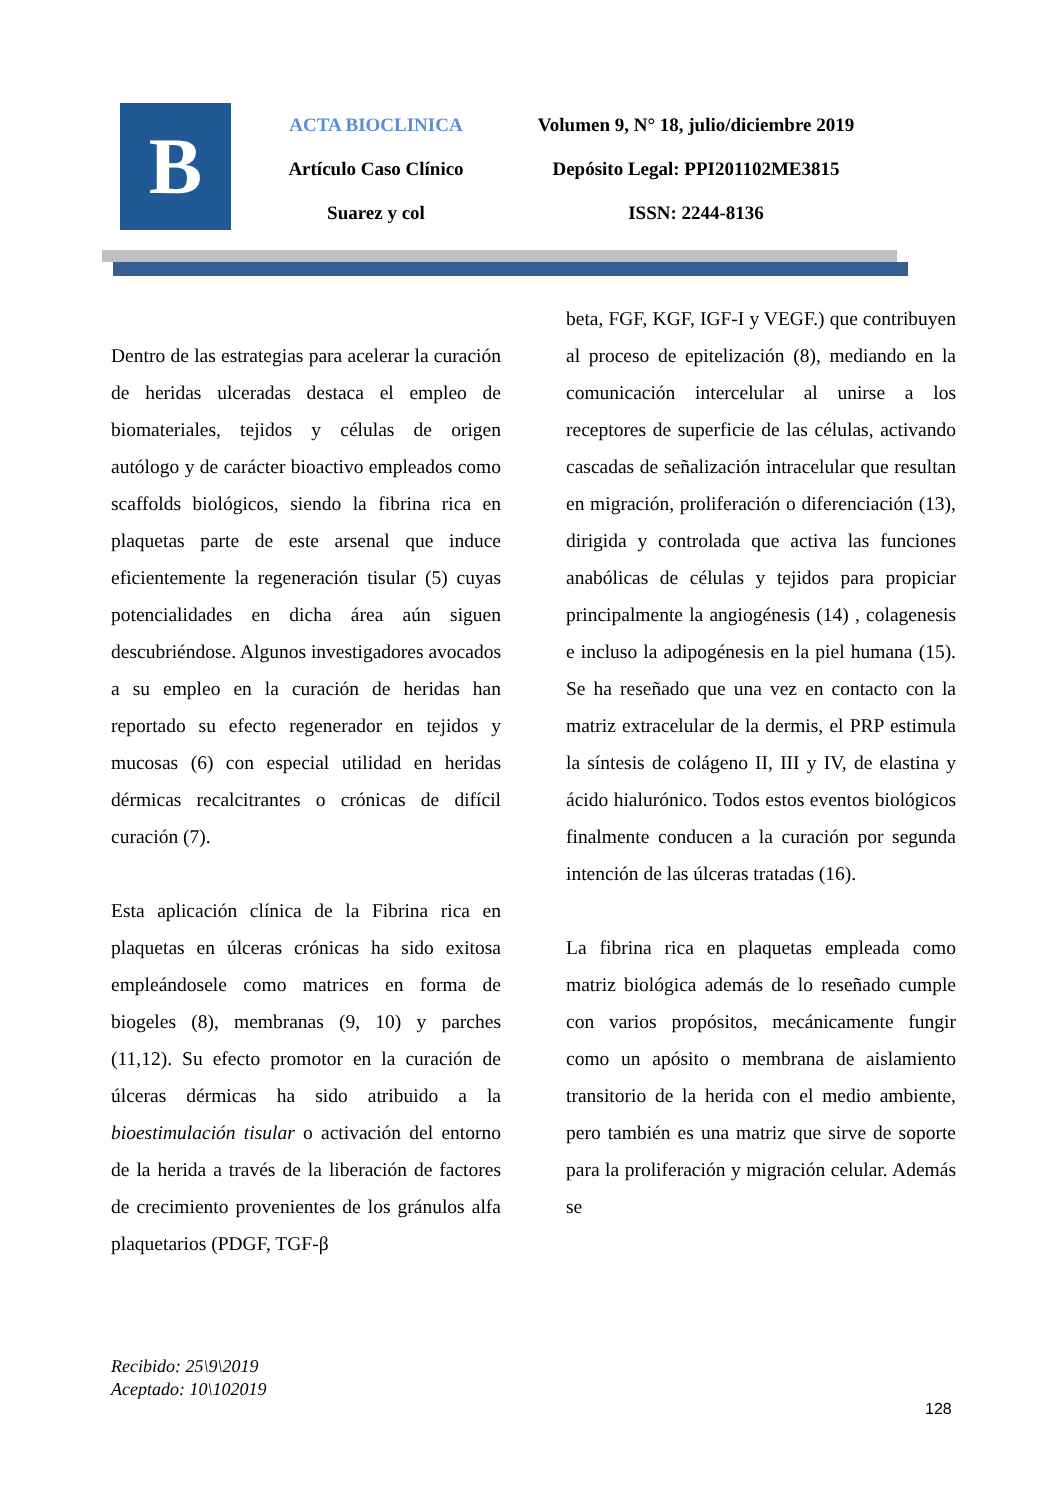B
ACTA BIOCLINICA
Artículo Caso Clínico
Suarez y col
Volumen 9, N° 18, julio/diciembre 2019
Depósito Legal: PPI201102ME3815
ISSN: 2244-8136
Dentro de las estrategias para acelerar la curación de heridas ulceradas destaca el empleo de biomateriales, tejidos y células de origen autólogo y de carácter bioactivo empleados como scaffolds biológicos, siendo la fibrina rica en plaquetas parte de este arsenal que induce eficientemente la regeneración tisular (5) cuyas potencialidades en dicha área aún siguen descubriéndose. Algunos investigadores avocados a su empleo en la curación de heridas han reportado su efecto regenerador en tejidos y mucosas (6) con especial utilidad en heridas dérmicas recalcitrantes o crónicas de difícil curación (7).
Esta aplicación clínica de la Fibrina rica en plaquetas en úlceras crónicas ha sido exitosa empleándosele como matrices en forma de biogeles (8), membranas (9, 10) y parches (11,12). Su efecto promotor en la curación de úlceras dérmicas ha sido atribuido a la bioestimulación tisular o activación del entorno de la herida a través de la liberación de factores de crecimiento provenientes de los gránulos alfa plaquetarios (PDGF, TGF-β
beta, FGF, KGF, IGF-I y VEGF.) que contribuyen al proceso de epitelización (8), mediando en la comunicación intercelular al unirse a los receptores de superficie de las células, activando cascadas de señalización intracelular que resultan en migración, proliferación o diferenciación (13), dirigida y controlada que activa las funciones anabólicas de células y tejidos para propiciar principalmente la angiogénesis (14) , colagenesis e incluso la adipogénesis en la piel humana (15). Se ha reseñado que una vez en contacto con la matriz extracelular de la dermis, el PRP estimula la síntesis de colágeno II, III y IV, de elastina y ácido hialurónico. Todos estos eventos biológicos finalmente conducen a la curación por segunda intención de las úlceras tratadas (16).
La fibrina rica en plaquetas empleada como matriz biológica además de lo reseñado cumple con varios propósitos, mecánicamente fungir como un apósito o membrana de aislamiento transitorio de la herida con el medio ambiente, pero también es una matriz que sirve de soporte para la proliferación y migración celular. Además se
Recibido: 25\9\2019
Aceptado: 10\102019
128